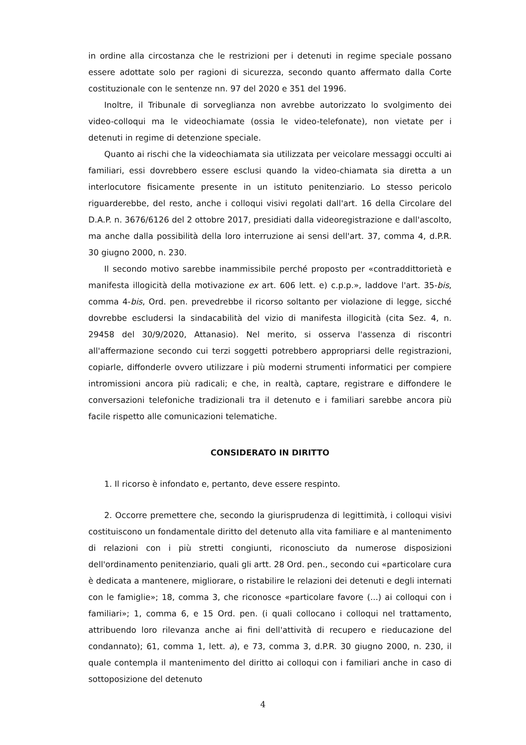in ordine alla circostanza che le restrizioni per i detenuti in regime speciale possano essere adottate solo per ragioni di sicurezza, secondo quanto affermato dalla Corte costituzionale con le sentenze nn. 97 del 2020 e 351 del 1996.
Inoltre, il Tribunale di sorveglianza non avrebbe autorizzato lo svolgimento dei video-colloqui ma le videochiamate (ossia le video-telefonate), non vietate per i detenuti in regime di detenzione speciale.
Quanto ai rischi che la videochiamata sia utilizzata per veicolare messaggi occulti ai familiari, essi dovrebbero essere esclusi quando la video-chiamata sia diretta a un interlocutore fisicamente presente in un istituto penitenziario. Lo stesso pericolo riguarderebbe, del resto, anche i colloqui visivi regolati dall'art. 16 della Circolare del D.A.P. n. 3676/6126 del 2 ottobre 2017, presidiati dalla videoregistrazione e dall'ascolto, ma anche dalla possibilità della loro interruzione ai sensi dell'art. 37, comma 4, d.P.R. 30 giugno 2000, n. 230.
Il secondo motivo sarebbe inammissibile perché proposto per «contraddittorietà e manifesta illogicità della motivazione ex art. 606 lett. e) c.p.p.», laddove l'art. 35-bis, comma 4-bis, Ord. pen. prevedrebbe il ricorso soltanto per violazione di legge, sicché dovrebbe escludersi la sindacabilità del vizio di manifesta illogicità (cita Sez. 4, n. 29458 del 30/9/2020, Attanasio). Nel merito, si osserva l'assenza di riscontri all'affermazione secondo cui terzi soggetti potrebbero appropriarsi delle registrazioni, copiarle, diffonderle ovvero utilizzare i più moderni strumenti informatici per compiere intromissioni ancora più radicali; e che, in realtà, captare, registrare e diffondere le conversazioni telefoniche tradizionali tra il detenuto e i familiari sarebbe ancora più facile rispetto alle comunicazioni telematiche.
CONSIDERATO IN DIRITTO
1. Il ricorso è infondato e, pertanto, deve essere respinto.
2. Occorre premettere che, secondo la giurisprudenza di legittimità, i colloqui visivi costituiscono un fondamentale diritto del detenuto alla vita familiare e al mantenimento di relazioni con i più stretti congiunti, riconosciuto da numerose disposizioni dell'ordinamento penitenziario, quali gli artt. 28 Ord. pen., secondo cui «particolare cura è dedicata a mantenere, migliorare, o ristabilire le relazioni dei detenuti e degli internati con le famiglie»; 18, comma 3, che riconosce «particolare favore (...) ai colloqui con i familiari»; 1, comma 6, e 15 Ord. pen. (i quali collocano i colloqui nel trattamento, attribuendo loro rilevanza anche ai fini dell'attività di recupero e rieducazione del condannato); 61, comma 1, lett. a), e 73, comma 3, d.P.R. 30 giugno 2000, n. 230, il quale contempla il mantenimento del diritto ai colloqui con i familiari anche in caso di sottoposizione del detenuto
4